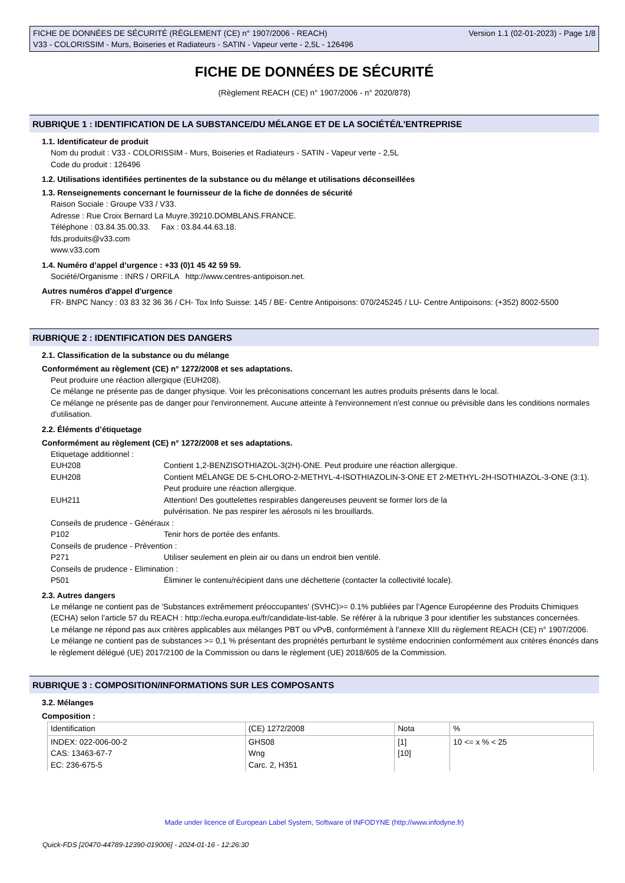Version 1.1 (02-01-2023) - Page 1/8 FICHE DE DONNÉES DE SÉCURITÉ (RÈGLEMENT (CE) n° 1907/2006 - REACH)
V33 - COLORISSIM - Murs, Boiseries et Radiateurs - SATIN - Vapeur verte - 2,5L - 126496
FICHE DE DONNÉES DE SÉCURITÉ
(Règlement REACH (CE) n° 1907/2006 - n° 2020/878)
RUBRIQUE 1 : IDENTIFICATION DE LA SUBSTANCE/DU MÉLANGE ET DE LA SOCIÉTÉ/L’ENTREPRISE
1.1. Identificateur de produit
Nom du produit : V33 - COLORISSIM - Murs, Boiseries et Radiateurs - SATIN - Vapeur verte - 2,5L
Code du produit : 126496
1.2. Utilisations identifiées pertinentes de la substance ou du mélange et utilisations déconseillées
1.3. Renseignements concernant le fournisseur de la fiche de données de sécurité
Raison Sociale : Groupe V33 / V33.
Adresse : Rue Croix Bernard La Muyre.39210.DOMBLANS.FRANCE.
Téléphone : 03.84.35.00.33. Fax : 03.84.44.63.18.
fds.produits@v33.com
www.v33.com
1.4. Numéro d’appel d’urgence : +33 (0)1 45 42 59 59.
Société/Organisme : INRS / ORFILA http://www.centres-antipoison.net.
Autres numéros d'appel d'urgence
FR- BNPC Nancy : 03 83 32 36 36 / CH- Tox Info Suisse: 145 / BE- Centre Antipoisons: 070/245245 / LU- Centre Antipoisons: (+352) 8002-5500
RUBRIQUE 2 : IDENTIFICATION DES DANGERS
2.1. Classification de la substance ou du mélange
Conformément au règlement (CE) n° 1272/2008 et ses adaptations.
Peut produire une réaction allergique (EUH208).
Ce mélange ne présente pas de danger physique. Voir les préconisations concernant les autres produits présents dans le local.
Ce mélange ne présente pas de danger pour l'environnement. Aucune atteinte à l'environnement n'est connue ou prévisible dans les conditions normales d'utilisation.
2.2. Éléments d’étiquetage
Conformément au règlement (CE) n° 1272/2008 et ses adaptations.
Etiquetage additionnel :
EUH208 Contient 1,2-BENZISOTHIAZOL-3(2H)-ONE. Peut produire une réaction allergique.
EUH208 Contient MÉLANGE DE 5-CHLORO-2-METHYL-4-ISOTHIAZOLIN-3-ONE ET 2-METHYL-2H-ISOTHIAZOL-3-ONE (3:1). Peut produire une réaction allergique.
EUH211 Attention! Des gouttelettes respirables dangereuses peuvent se former lors de la
pulvérisation. Ne pas respirer les aérosols ni les brouillards.
Conseils de prudence - Généraux :
P102 Tenir hors de portée des enfants.
Conseils de prudence - Prévention :
P271 Utiliser seulement en plein air ou dans un endroit bien ventilé.
Conseils de prudence - Elimination :
P501 Éliminer le contenu/récipient dans une déchetterie (contacter la collectivité locale).
2.3. Autres dangers
Le mélange ne contient pas de 'Substances extrêmement préoccupantes' (SVHC)>= 0.1% publiées par l’Agence Européenne des Produits Chimiques (ECHA) selon l’article 57 du REACH : http://echa.europa.eu/fr/candidate-list-table. Se référer à la rubrique 3 pour identifier les substances concernées.
Le mélange ne répond pas aux critères applicables aux mélanges PBT ou vPvB, conformément à l'annexe XIII du règlement REACH (CE) n° 1907/2006.
Le mélange ne contient pas de substances >= 0,1 % présentant des propriétés perturbant le système endocrinien conformément aux critères énoncés dans le règlement délégué (UE) 2017/2100 de la Commission ou dans le règlement (UE) 2018/605 de la Commission.
RUBRIQUE 3 : COMPOSITION/INFORMATIONS SUR LES COMPOSANTS
3.2. Mélanges
Composition :
| Identification | (CE) 1272/2008 | Nota | % |
| --- | --- | --- | --- |
| INDEX: 022-006-00-2 CAS: 13463-67-7 EC: 236-675-5 | GHS08 Wng Carc. 2, H351 | [1] [10] | 10 <= x % < 25 |
Made under licence of European Label System, Software of INFODYNE (http://www.infodyne.fr)
Quick-FDS [20470-44789-12390-019006] - 2024-01-16 - 12:26:30